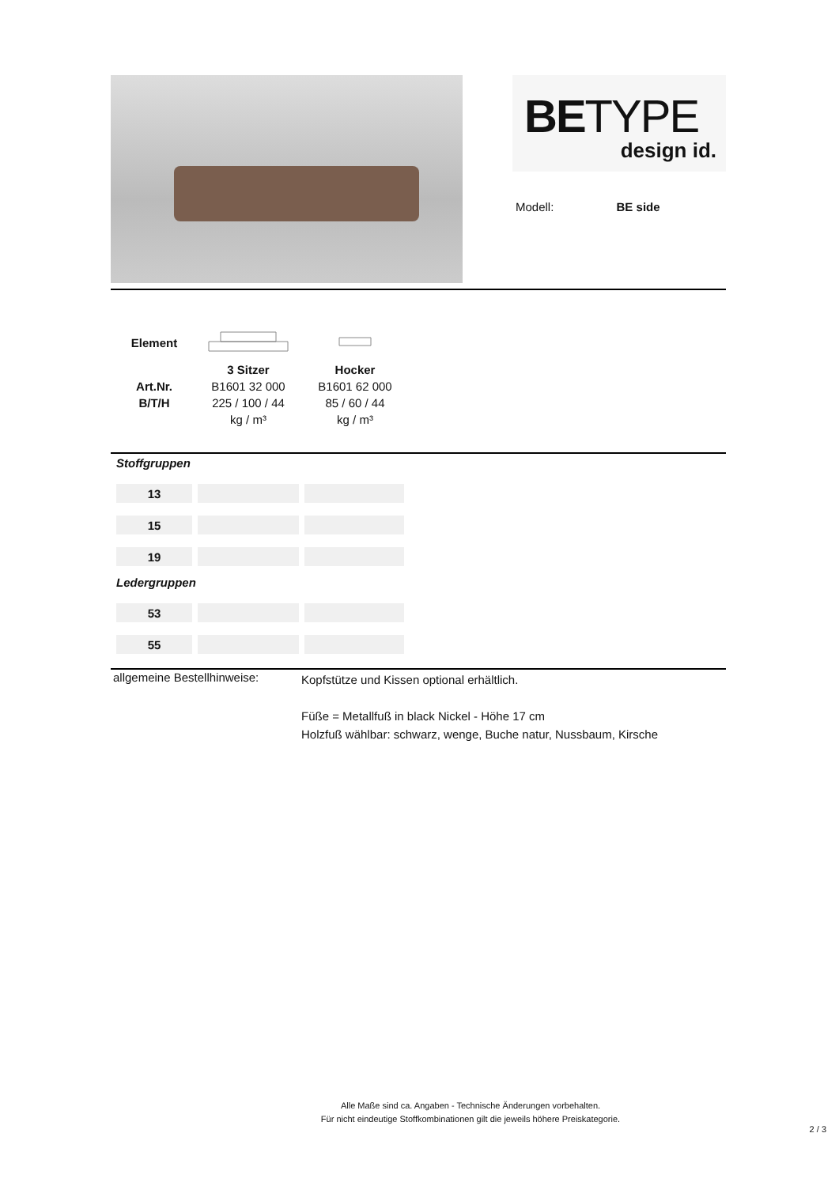BETYPE
design id.
Modell: BE side
| Element | | |
| --- | --- | --- |
| | 3 Sitzer | Hocker |
| Art.Nr. | B1601 32 000 | B1601 62 000 |
| B/T/H | 225 / 100 / 44 | 85 / 60 / 44 |
| | kg / m³ | kg / m³ |
| Stoffgruppen | | |
| --- | --- | --- |
| 13 | | |
| 15 | | |
| 19 | | |
| Ledergruppen | | |
| 53 | | |
| 55 | | |
allgemeine Bestellhinweise:
Kopfstütze und Kissen optional erhältlich.
Füße = Metallfuß in black Nickel - Höhe 17 cm
Holzfuß wählbar: schwarz, wenge, Buche natur, Nussbaum, Kirsche
Alle Maße sind ca. Angaben - Technische Änderungen vorbehalten.
Für nicht eindeutige Stoffkombinationen gilt die jeweils höhere Preiskategorie.
2 / 3